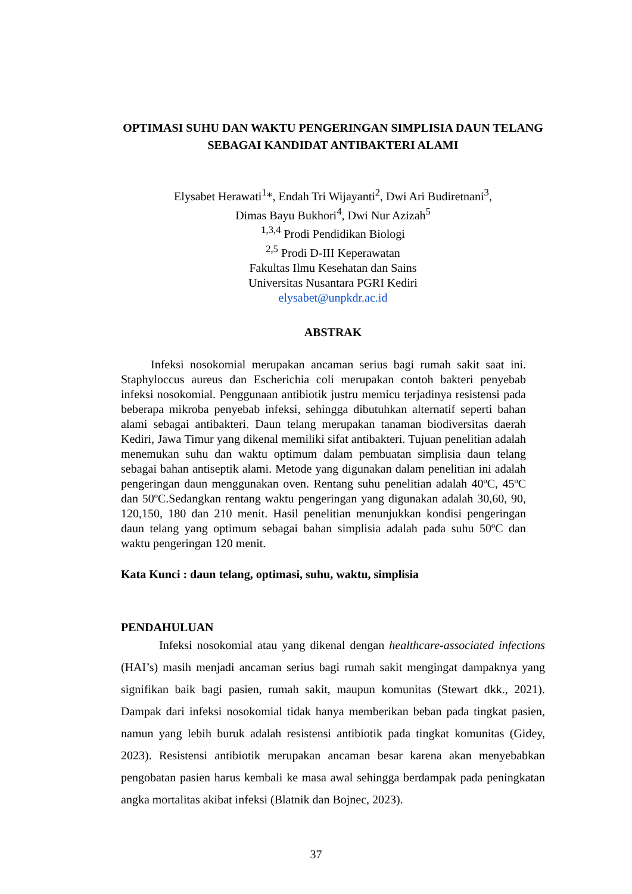OPTIMASI SUHU DAN WAKTU PENGERINGAN SIMPLISIA DAUN TELANG SEBAGAI KANDIDAT ANTIBAKTERI ALAMI
Elysabet Herawati<sup>1</sup>*, Endah Tri Wijayanti<sup>2</sup>, Dwi Ari Budiretnani<sup>3</sup>,
Dimas Bayu Bukhori<sup>4</sup>, Dwi Nur Azizah<sup>5</sup>
<sup>1,3,4</sup> Prodi Pendidikan Biologi
<sup>2,5</sup> Prodi D-III Keperawatan
Fakultas Ilmu Kesehatan dan Sains
Universitas Nusantara PGRI Kediri
elysabet@unpkdr.ac.id
ABSTRAK
Infeksi nosokomial merupakan ancaman serius bagi rumah sakit saat ini. Staphyloccus aureus dan Escherichia coli merupakan contoh bakteri penyebab infeksi nosokomial. Penggunaan antibiotik justru memicu terjadinya resistensi pada beberapa mikroba penyebab infeksi, sehingga dibutuhkan alternatif seperti bahan alami sebagai antibakteri. Daun telang merupakan tanaman biodiversitas daerah Kediri, Jawa Timur yang dikenal memiliki sifat antibakteri. Tujuan penelitian adalah menemukan suhu dan waktu optimum dalam pembuatan simplisia daun telang sebagai bahan antiseptik alami. Metode yang digunakan dalam penelitian ini adalah pengeringan daun menggunakan oven. Rentang suhu penelitian adalah 40ºC, 45ºC dan 50ºC.Sedangkan rentang waktu pengeringan yang digunakan adalah 30,60, 90, 120,150, 180 dan 210 menit. Hasil penelitian menunjukkan kondisi pengeringan daun telang yang optimum sebagai bahan simplisia adalah pada suhu 50ºC dan waktu pengeringan 120 menit.
Kata Kunci : daun telang, optimasi, suhu, waktu, simplisia
PENDAHULUAN
Infeksi nosokomial atau yang dikenal dengan healthcare-associated infections (HAI’s) masih menjadi ancaman serius bagi rumah sakit mengingat dampaknya yang signifikan baik bagi pasien, rumah sakit, maupun komunitas (Stewart dkk., 2021). Dampak dari infeksi nosokomial tidak hanya memberikan beban pada tingkat pasien, namun yang lebih buruk adalah resistensi antibiotik pada tingkat komunitas (Gidey, 2023). Resistensi antibiotik merupakan ancaman besar karena akan menyebabkan pengobatan pasien harus kembali ke masa awal sehingga berdampak pada peningkatan angka mortalitas akibat infeksi (Blatnik dan Bojnec, 2023).
37